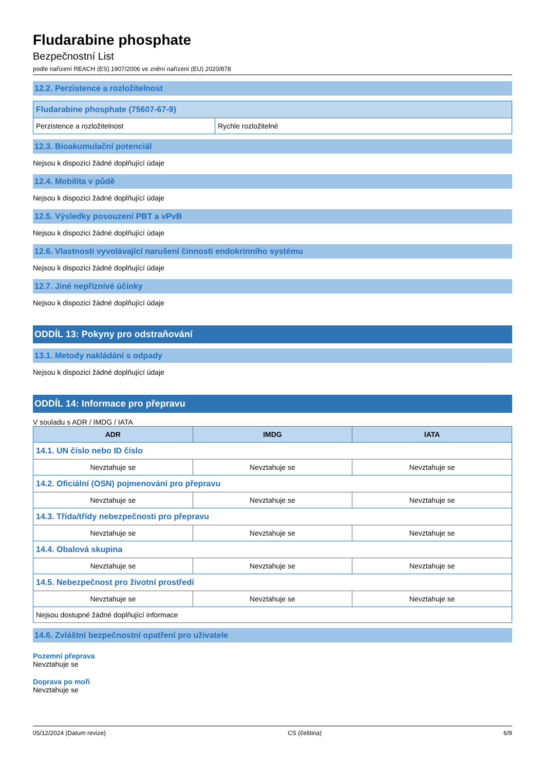Fludarabine phosphate
Bezpečnostní List
podle nařízení REACH (ES) 1907/2006 ve znění nařízení (EU) 2020/878
12.2. Perzistence a rozložitelnost
| Fludarabine phosphate (75607-67-9) | |
| --- | --- |
| Perzistence a rozložitelnost | Rychle rozložitelné |
12.3. Bioakumulační potenciál
Nejsou k dispozici žádné doplňující údaje
12.4. Mobilita v půdě
Nejsou k dispozici žádné doplňující údaje
12.5. Výsledky posouzení PBT a vPvB
Nejsou k dispozici žádné doplňující údaje
12.6. Vlastnosti vyvolávající narušení činnosti endokrinního systému
Nejsou k dispozici žádné doplňující údaje
12.7. Jiné nepříznivé účinky
Nejsou k dispozici žádné doplňující údaje
ODDÍL 13: Pokyny pro odstraňování
13.1. Metody nakládání s odpady
Nejsou k dispozici žádné doplňující údaje
ODDÍL 14: Informace pro přepravu
V souladu s ADR / IMDG / IATA
| ADR | IMDG | IATA |
| --- | --- | --- |
| 14.1. UN číslo nebo ID číslo | | |
| Nevztahuje se | Nevztahuje se | Nevztahuje se |
| 14.2. Oficiální (OSN) pojmenování pro přepravu | | |
| Nevztahuje se | Nevztahuje se | Nevztahuje se |
| 14.3. Třída/třídy nebezpečnosti pro přepravu | | |
| Nevztahuje se | Nevztahuje se | Nevztahuje se |
| 14.4. Obalová skupina | | |
| Nevztahuje se | Nevztahuje se | Nevztahuje se |
| 14.5. Nebezpečnost pro životní prostředí | | |
| Nevztahuje se | Nevztahuje se | Nevztahuje se |
| Nejsou dostupné žádné doplňující informace | | |
14.6. Zvláštní bezpečnostní opatření pro uživatele
Pozemní přeprava
Nevztahuje se
Doprava po moři
Nevztahuje se
05/12/2024 (Datum revize) CS (čeština) 6/9